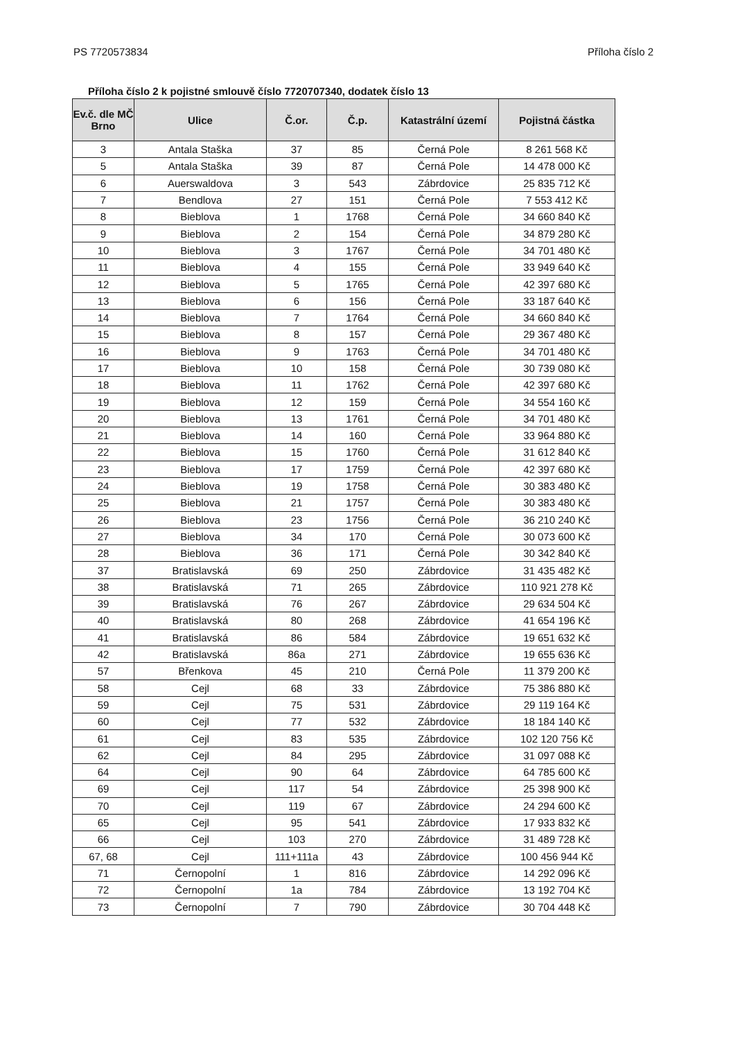PS 7720573834 Příloha číslo 2
Příloha číslo 2 k pojistné smlouvě číslo 7720707340, dodatek číslo 13
| Ev.č. dle MČ Brno | Ulice | Č.or. | Č.p. | Katastrální území | Pojistná částka |
| --- | --- | --- | --- | --- | --- |
| 3 | Antala Staška | 37 | 85 | Černá Pole | 8 261 568 Kč |
| 5 | Antala Staška | 39 | 87 | Černá Pole | 14 478 000 Kč |
| 6 | Auerswaldova | 3 | 543 | Zábrdovice | 25 835 712 Kč |
| 7 | Bendlova | 27 | 151 | Černá Pole | 7 553 412 Kč |
| 8 | Bieblova | 1 | 1768 | Černá Pole | 34 660 840 Kč |
| 9 | Bieblova | 2 | 154 | Černá Pole | 34 879 280 Kč |
| 10 | Bieblova | 3 | 1767 | Černá Pole | 34 701 480 Kč |
| 11 | Bieblova | 4 | 155 | Černá Pole | 33 949 640 Kč |
| 12 | Bieblova | 5 | 1765 | Černá Pole | 42 397 680 Kč |
| 13 | Bieblova | 6 | 156 | Černá Pole | 33 187 640 Kč |
| 14 | Bieblova | 7 | 1764 | Černá Pole | 34 660 840 Kč |
| 15 | Bieblova | 8 | 157 | Černá Pole | 29 367 480 Kč |
| 16 | Bieblova | 9 | 1763 | Černá Pole | 34 701 480 Kč |
| 17 | Bieblova | 10 | 158 | Černá Pole | 30 739 080 Kč |
| 18 | Bieblova | 11 | 1762 | Černá Pole | 42 397 680 Kč |
| 19 | Bieblova | 12 | 159 | Černá Pole | 34 554 160 Kč |
| 20 | Bieblova | 13 | 1761 | Černá Pole | 34 701 480 Kč |
| 21 | Bieblova | 14 | 160 | Černá Pole | 33 964 880 Kč |
| 22 | Bieblova | 15 | 1760 | Černá Pole | 31 612 840 Kč |
| 23 | Bieblova | 17 | 1759 | Černá Pole | 42 397 680 Kč |
| 24 | Bieblova | 19 | 1758 | Černá Pole | 30 383 480 Kč |
| 25 | Bieblova | 21 | 1757 | Černá Pole | 30 383 480 Kč |
| 26 | Bieblova | 23 | 1756 | Černá Pole | 36 210 240 Kč |
| 27 | Bieblova | 34 | 170 | Černá Pole | 30 073 600 Kč |
| 28 | Bieblova | 36 | 171 | Černá Pole | 30 342 840 Kč |
| 37 | Bratislavská | 69 | 250 | Zábrdovice | 31 435 482 Kč |
| 38 | Bratislavská | 71 | 265 | Zábrdovice | 110 921 278 Kč |
| 39 | Bratislavská | 76 | 267 | Zábrdovice | 29 634 504 Kč |
| 40 | Bratislavská | 80 | 268 | Zábrdovice | 41 654 196 Kč |
| 41 | Bratislavská | 86 | 584 | Zábrdovice | 19 651 632 Kč |
| 42 | Bratislavská | 86a | 271 | Zábrdovice | 19 655 636 Kč |
| 57 | Břenkova | 45 | 210 | Černá Pole | 11 379 200 Kč |
| 58 | Cejl | 68 | 33 | Zábrdovice | 75 386 880 Kč |
| 59 | Cejl | 75 | 531 | Zábrdovice | 29 119 164 Kč |
| 60 | Cejl | 77 | 532 | Zábrdovice | 18 184 140 Kč |
| 61 | Cejl | 83 | 535 | Zábrdovice | 102 120 756 Kč |
| 62 | Cejl | 84 | 295 | Zábrdovice | 31 097 088 Kč |
| 64 | Cejl | 90 | 64 | Zábrdovice | 64 785 600 Kč |
| 69 | Cejl | 117 | 54 | Zábrdovice | 25 398 900 Kč |
| 70 | Cejl | 119 | 67 | Zábrdovice | 24 294 600 Kč |
| 65 | Cejl | 95 | 541 | Zábrdovice | 17 933 832 Kč |
| 66 | Cejl | 103 | 270 | Zábrdovice | 31 489 728 Kč |
| 67, 68 | Cejl | 111+111a | 43 | Zábrdovice | 100 456 944 Kč |
| 71 | Černopolní | 1 | 816 | Zábrdovice | 14 292 096 Kč |
| 72 | Černopolní | 1a | 784 | Zábrdovice | 13 192 704 Kč |
| 73 | Černopolní | 7 | 790 | Zábrdovice | 30 704 448 Kč |